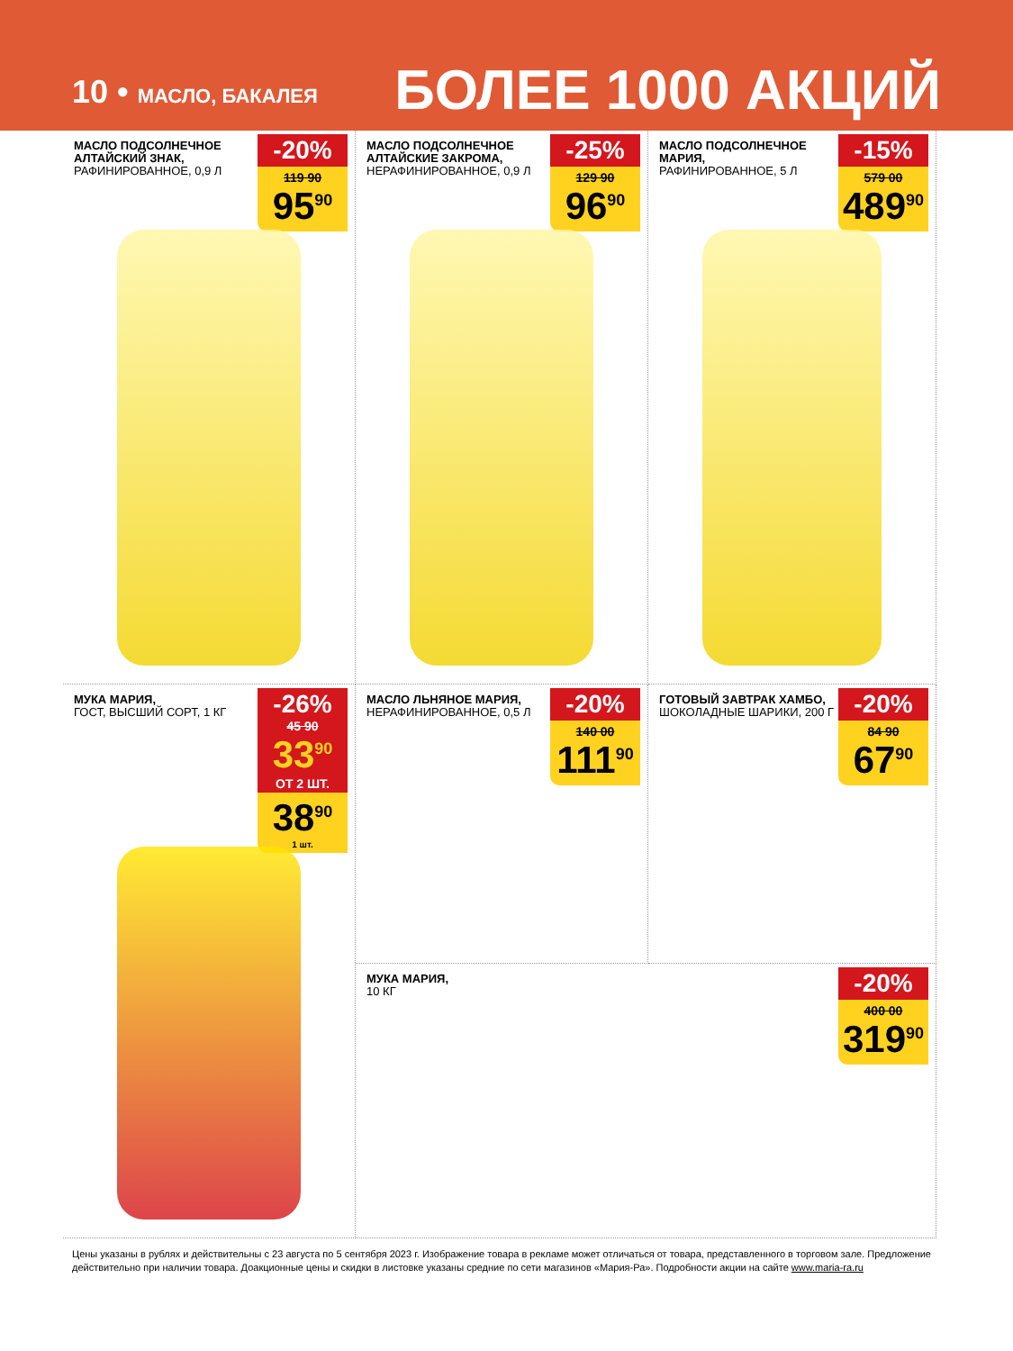10 • МАСЛО, БАКАЛЕЯ
БОЛЕЕ 1000 АКЦИЙ
МАСЛО ПОДСОЛНЕЧНОЕ АЛТАЙСКИЙ ЗНАК,
РАФИНИРОВАННОЕ, 0,9 Л
-20%
119 90
95<sup>90</sup>
МАСЛО ПОДСОЛНЕЧНОЕ АЛТАЙСКИЕ ЗАКРОМА,
НЕРАФИНИРОВАННОЕ, 0,9 Л
-25%
129 90
96<sup>90</sup>
МАСЛО ПОДСОЛНЕЧНОЕ МАРИЯ,
РАФИНИРОВАННОЕ, 5 Л
-15%
579 00
489<sup>90</sup>
МУКА МАРИЯ,
ГОСТ, ВЫСШИЙ СОРТ, 1 КГ
-26%
45 90
33<sup>90</sup>
ОТ 2 ШТ.
38<sup>90</sup>
1 шт.
МАСЛО ЛЬНЯНОЕ МАРИЯ,
НЕРАФИНИРОВАННОЕ, 0,5 Л
-20%
140 00
111<sup>90</sup>
ГОТОВЫЙ ЗАВТРАК ХАМБО,
ШОКОЛАДНЫЕ ШАРИКИ, 200 Г
-20%
84 90
67<sup>90</sup>
МУКА МАРИЯ,
10 КГ
-20%
400 00
319<sup>90</sup>
Цены указаны в рублях и действительны с 23 августа по 5 сентября 2023 г. Изображение товара в рекламе может отличаться от товара, представленного в торговом зале. Предложение действительно при наличии товара. Доакционные цены и скидки в листовке указаны средние по сети магазинов «Мария-Ра». Подробности акции на сайте www.maria-ra.ru